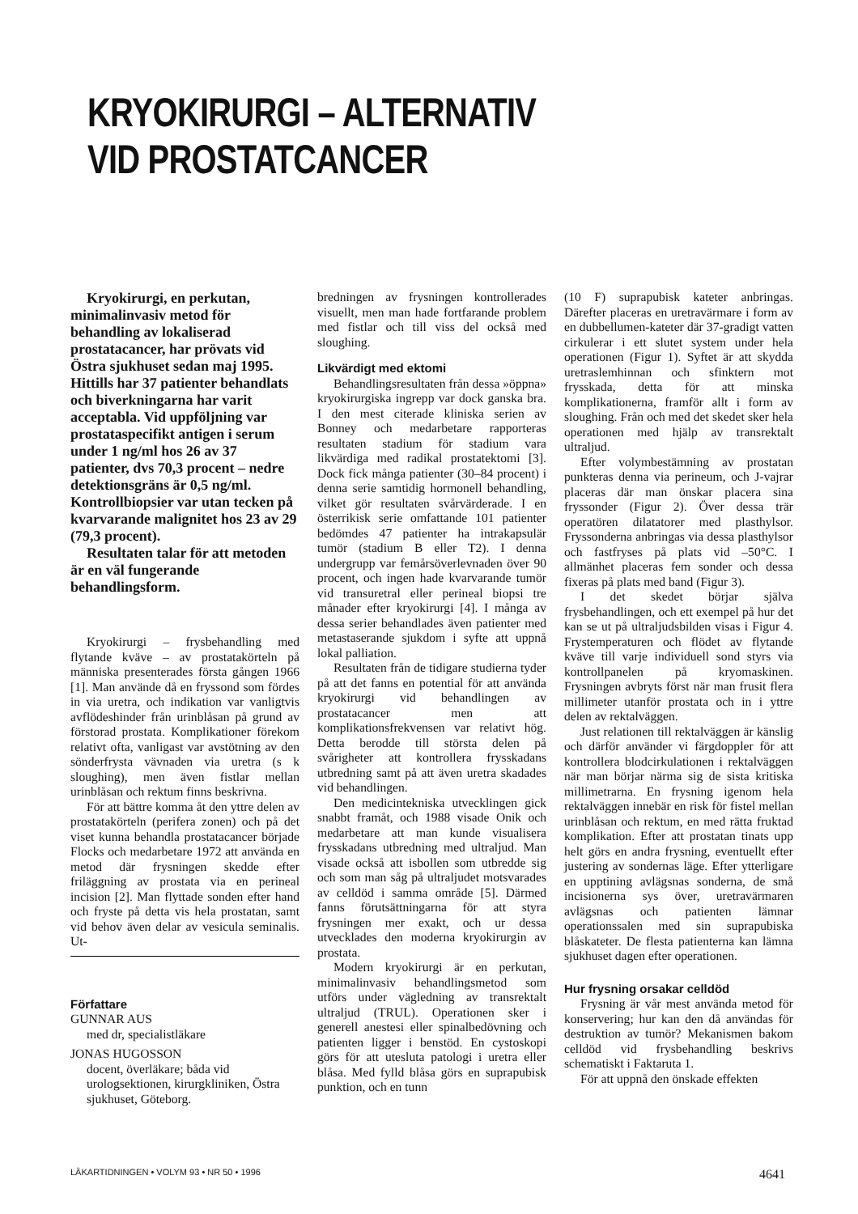KRYOKIRURGI – ALTERNATIV
VID PROSTATCANCER
Kryokirurgi, en perkutan, minimalinvasiv metod för behandling av lokaliserad prostatacancer, har prövats vid Östra sjukhuset sedan maj 1995. Hittills har 37 patienter behandlats och biverkningarna har varit acceptabla. Vid uppföljning var prostataspecifikt antigen i serum under 1 ng/ml hos 26 av 37 patienter, dvs 70,3 procent – nedre detektionsgräns är 0,5 ng/ml. Kontrollbiopsier var utan tecken på kvarvarande malignitet hos 23 av 29 (79,3 procent).
Resultaten talar för att metoden är en väl fungerande behandlingsform.
Kryokirurgi – frysbehandling med flytande kväve – av prostatakörteln på människa presenterades första gången 1966 [1]. Man använde då en fryssond som fördes in via uretra, och indikation var vanligtvis avflödeshinder från urinblåsan på grund av förstorad prostata. Komplikationer förekom relativt ofta, vanligast var avstötning av den sönderfrysta vävnaden via uretra (s k sloughing), men även fistlar mellan urinblåsan och rektum finns beskrivna.
För att bättre komma åt den yttre delen av prostatakörteln (perifera zonen) och på det viset kunna behandla prostatacancer började Flocks och medarbetare 1972 att använda en metod där frysningen skedde efter friläggning av prostata via en perineal incision [2]. Man flyttade sonden efter hand och fryste på detta vis hela prostatan, samt vid behov även delar av vesicula seminalis. Ut-
Författare
GUNNAR AUS
med dr, specialistläkare
JONAS HUGOSSON
docent, överläkare; båda vid urologsektionen, kirurgkliniken, Östra sjukhuset, Göteborg.
bredningen av frysningen kontrollerades visuellt, men man hade fortfarande problem med fistlar och till viss del också med sloughing.
Likvärdigt med ektomi
Behandlingsresultaten från dessa »öppna» kryokirurgiska ingrepp var dock ganska bra. I den mest citerade kliniska serien av Bonney och medarbetare rapporteras resultaten stadium för stadium vara likvärdiga med radikal prostatektomi [3]. Dock fick många patienter (30–84 procent) i denna serie samtidig hormonell behandling, vilket gör resultaten svårvärderade. I en österrikisk serie omfattande 101 patienter bedömdes 47 patienter ha intrakapsulär tumör (stadium B eller T2). I denna undergrupp var femårsöverlevnaden över 90 procent, och ingen hade kvarvarande tumör vid transuretral eller perineal biopsi tre månader efter kryokirurgi [4]. I många av dessa serier behandlades även patienter med metastaserande sjukdom i syfte att uppnå lokal palliation.
Resultaten från de tidigare studierna tyder på att det fanns en potential för att använda kryokirurgi vid behandlingen av prostatacancer men att komplikationsfrekvensen var relativt hög. Detta berodde till största delen på svårigheter att kontrollera frysskadans utbredning samt på att även uretra skadades vid behandlingen.
Den medicintekniska utvecklingen gick snabbt framåt, och 1988 visade Onik och medarbetare att man kunde visualisera frysskadans utbredning med ultraljud. Man visade också att isbollen som utbredde sig och som man såg på ultraljudet motsvarades av celldöd i samma område [5]. Därmed fanns förutsättningarna för att styra frysningen mer exakt, och ur dessa utvecklades den moderna kryokirurgin av prostata.
Modern kryokirurgi är en perkutan, minimalinvasiv behandlingsmetod som utförs under vägledning av transrektalt ultraljud (TRUL). Operationen sker i generell anestesi eller spinalbedövning och patienten ligger i benstöd. En cystoskopi görs för att utesluta patologi i uretra eller blåsa. Med fylld blåsa görs en suprapubisk punktion, och en tunn
(10 F) suprapubisk kateter anbringas. Därefter placeras en uretravärmare i form av en dubbellumen-kateter där 37-gradigt vatten cirkulerar i ett slutet system under hela operationen (Figur 1). Syftet är att skydda uretraslemhinnan och sfinktern mot frysskada, detta för att minska komplikationerna, framför allt i form av sloughing. Från och med det skedet sker hela operationen med hjälp av transrektalt ultraljud.
Efter volymbestämning av prostatan punkteras denna via perineum, och J-vajrar placeras där man önskar placera sina fryssonder (Figur 2). Över dessa trär operatören dilatatorer med plasthylsor. Fryssonderna anbringas via dessa plasthylsor och fastfryses på plats vid –50°C. I allmänhet placeras fem sonder och dessa fixeras på plats med band (Figur 3).
I det skedet börjar själva frysbehandlingen, och ett exempel på hur det kan se ut på ultraljudsbilden visas i Figur 4. Frystemperaturen och flödet av flytande kväve till varje individuell sond styrs via kontrollpanelen på kryomaskinen. Frysningen avbryts först när man frusit flera millimeter utanför prostata och in i yttre delen av rektalväggen.
Just relationen till rektalväggen är känslig och därför använder vi färgdoppler för att kontrollera blodcirkulationen i rektalväggen när man börjar närma sig de sista kritiska millimetrarna. En frysning igenom hela rektalväggen innebär en risk för fistel mellan urinblåsan och rektum, en med rätta fruktad komplikation. Efter att prostatan tinats upp helt görs en andra frysning, eventuellt efter justering av sondernas läge. Efter ytterligare en upptining avlägsnas sonderna, de små incisionerna sys över, uretravärmaren avlägsnas och patienten lämnar operationssalen med sin suprapubiska blåskateter. De flesta patienterna kan lämna sjukhuset dagen efter operationen.
Hur frysning orsakar celldöd
Frysning är vår mest använda metod för konservering; hur kan den då användas för destruktion av tumör? Mekanismen bakom celldöd vid frysbehandling beskrivs schematiskt i Faktaruta 1.
För att uppnå den önskade effekten
LÄKARTIDNINGEN • VOLYM 93 • NR 50 • 1996 4641